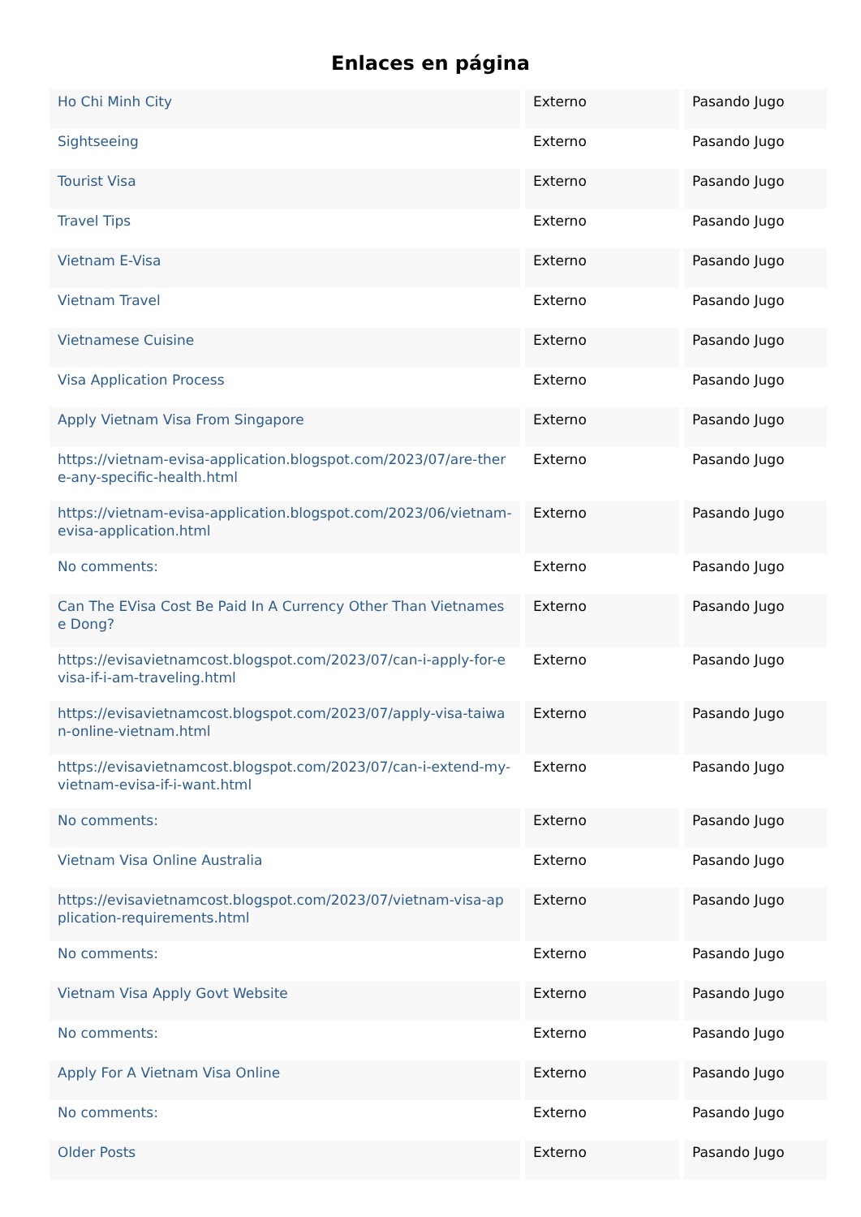Enlaces en página
| Ho Chi Minh City | Externo | Pasando Jugo |
| Sightseeing | Externo | Pasando Jugo |
| Tourist Visa | Externo | Pasando Jugo |
| Travel Tips | Externo | Pasando Jugo |
| Vietnam E-Visa | Externo | Pasando Jugo |
| Vietnam Travel | Externo | Pasando Jugo |
| Vietnamese Cuisine | Externo | Pasando Jugo |
| Visa Application Process | Externo | Pasando Jugo |
| Apply Vietnam Visa From Singapore | Externo | Pasando Jugo |
| https://vietnam-evisa-application.blogspot.com/2023/07/are-there-any-specific-health.html | Externo | Pasando Jugo |
| https://vietnam-evisa-application.blogspot.com/2023/06/vietnam-evisa-application.html | Externo | Pasando Jugo |
| No comments: | Externo | Pasando Jugo |
| Can The EVisa Cost Be Paid In A Currency Other Than Vietnamese Dong? | Externo | Pasando Jugo |
| https://evisavietnamcost.blogspot.com/2023/07/can-i-apply-for-evisa-if-i-am-traveling.html | Externo | Pasando Jugo |
| https://evisavietnamcost.blogspot.com/2023/07/apply-visa-taiwan-online-vietnam.html | Externo | Pasando Jugo |
| https://evisavietnamcost.blogspot.com/2023/07/can-i-extend-my-vietnam-evisa-if-i-want.html | Externo | Pasando Jugo |
| No comments: | Externo | Pasando Jugo |
| Vietnam Visa Online Australia | Externo | Pasando Jugo |
| https://evisavietnamcost.blogspot.com/2023/07/vietnam-visa-application-requirements.html | Externo | Pasando Jugo |
| No comments: | Externo | Pasando Jugo |
| Vietnam Visa Apply Govt Website | Externo | Pasando Jugo |
| No comments: | Externo | Pasando Jugo |
| Apply For A Vietnam Visa Online | Externo | Pasando Jugo |
| No comments: | Externo | Pasando Jugo |
| Older Posts | Externo | Pasando Jugo |